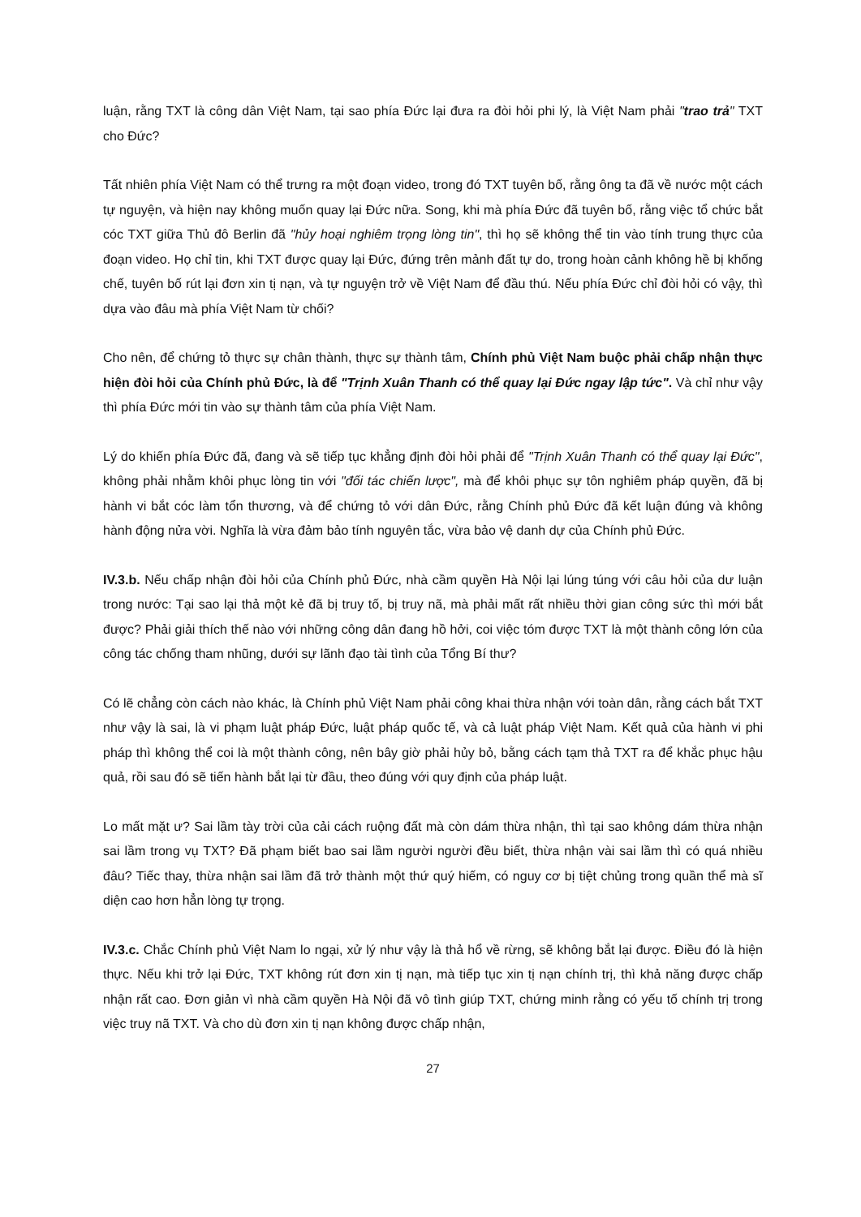luận, rằng TXT là công dân Việt Nam, tại sao phía Đức lại đưa ra đòi hỏi phi lý, là Việt Nam phải "trao trả" TXT cho Đức?
Tất nhiên phía Việt Nam có thể trưng ra một đoạn video, trong đó TXT tuyên bố, rằng ông ta đã về nước một cách tự nguyện, và hiện nay không muốn quay lại Đức nữa. Song, khi mà phía Đức đã tuyên bố, rằng việc tổ chức bắt cóc TXT giữa Thủ đô Berlin đã "hủy hoại nghiêm trọng lòng tin", thì họ sẽ không thể tin vào tính trung thực của đoạn video. Họ chỉ tin, khi TXT được quay lại Đức, đứng trên mảnh đất tự do, trong hoàn cảnh không hề bị khống chế, tuyên bố rút lại đơn xin tị nạn, và tự nguyện trở về Việt Nam để đầu thú. Nếu phía Đức chỉ đòi hỏi có vậy, thì dựa vào đâu mà phía Việt Nam từ chối?
Cho nên, để chứng tỏ thực sự chân thành, thực sự thành tâm, Chính phủ Việt Nam buộc phải chấp nhận thực hiện đòi hỏi của Chính phủ Đức, là để "Trịnh Xuân Thanh có thể quay lại Đức ngay lập tức". Và chỉ như vậy thì phía Đức mới tin vào sự thành tâm của phía Việt Nam.
Lý do khiến phía Đức đã, đang và sẽ tiếp tục khẳng định đòi hỏi phải để "Trịnh Xuân Thanh có thể quay lại Đức", không phải nhằm khôi phục lòng tin với "đối tác chiến lược", mà để khôi phục sự tôn nghiêm pháp quyền, đã bị hành vi bắt cóc làm tổn thương, và để chứng tỏ với dân Đức, rằng Chính phủ Đức đã kết luận đúng và không hành động nửa vời. Nghĩa là vừa đảm bảo tính nguyên tắc, vừa bảo vệ danh dự của Chính phủ Đức.
IV.3.b. Nếu chấp nhận đòi hỏi của Chính phủ Đức, nhà cầm quyền Hà Nội lại lúng túng với câu hỏi của dư luận trong nước: Tại sao lại thả một kẻ đã bị truy tố, bị truy nã, mà phải mất rất nhiều thời gian công sức thì mới bắt được? Phải giải thích thế nào với những công dân đang hồ hởi, coi việc tóm được TXT là một thành công lớn của công tác chống tham nhũng, dưới sự lãnh đạo tài tình của Tổng Bí thư?
Có lẽ chẳng còn cách nào khác, là Chính phủ Việt Nam phải công khai thừa nhận với toàn dân, rằng cách bắt TXT như vậy là sai, là vi phạm luật pháp Đức, luật pháp quốc tế, và cả luật pháp Việt Nam. Kết quả của hành vi phi pháp thì không thể coi là một thành công, nên bây giờ phải hủy bỏ, bằng cách tạm thả TXT ra để khắc phục hậu quả, rồi sau đó sẽ tiến hành bắt lại từ đầu, theo đúng với quy định của pháp luật.
Lo mất mặt ư? Sai lầm tày trời của cải cách ruộng đất mà còn dám thừa nhận, thì tại sao không dám thừa nhận sai lầm trong vụ TXT? Đã phạm biết bao sai lầm người người đều biết, thừa nhận vài sai lầm thì có quá nhiều đâu? Tiếc thay, thừa nhận sai lầm đã trở thành một thứ quý hiếm, có nguy cơ bị tiệt chủng trong quần thể mà sĩ diện cao hơn hẳn lòng tự trọng.
IV.3.c. Chắc Chính phủ Việt Nam lo ngại, xử lý như vậy là thả hổ về rừng, sẽ không bắt lại được. Điều đó là hiện thực. Nếu khi trở lại Đức, TXT không rút đơn xin tị nạn, mà tiếp tục xin tị nạn chính trị, thì khả năng được chấp nhận rất cao. Đơn giản vì nhà cầm quyền Hà Nội đã vô tình giúp TXT, chứng minh rằng có yếu tố chính trị trong việc truy nã TXT. Và cho dù đơn xin tị nạn không được chấp nhận,
27